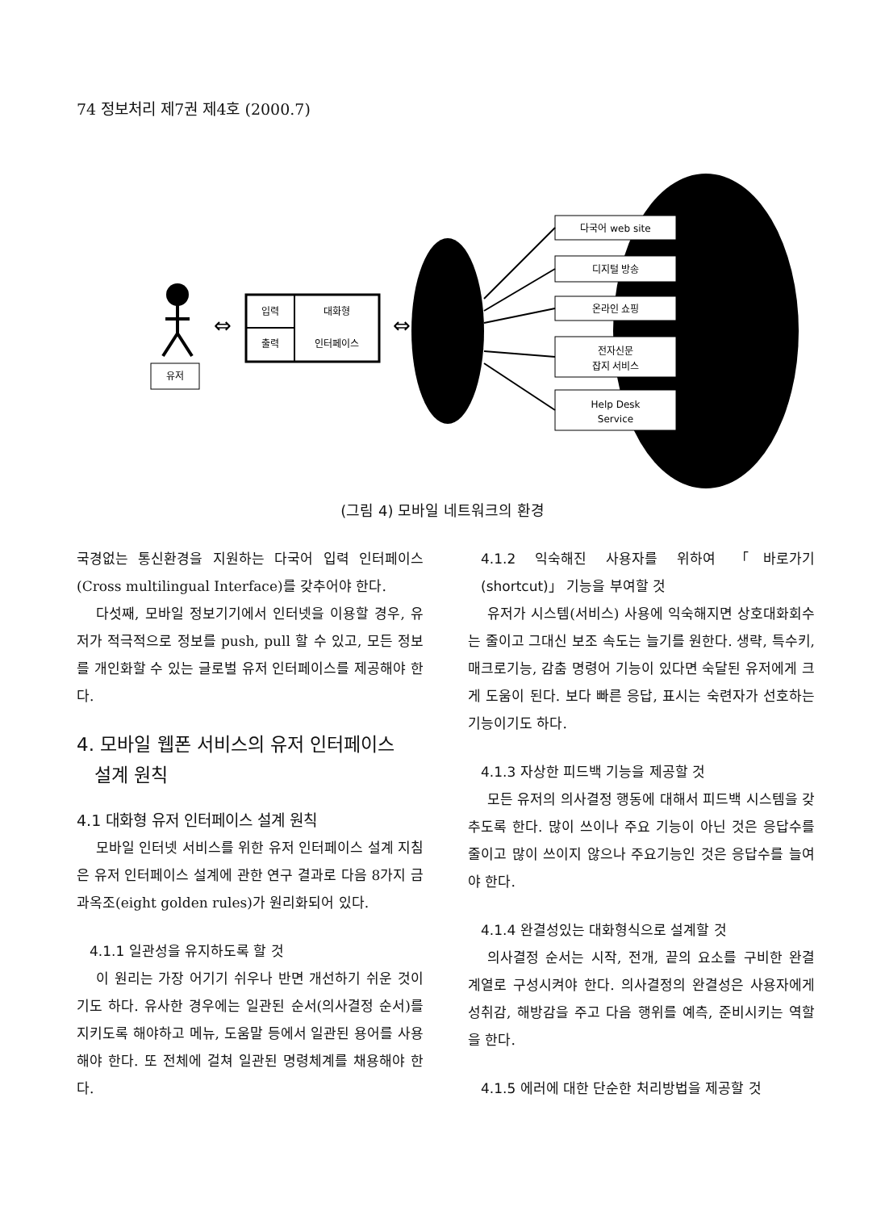74 정보처리 제7권 제4호 (2000.7)
유저
입력
출력
대화형
인터페이스
⇔
⇔
다국어 web site
디지털 방송
온라인 쇼핑
전자신문
잡지 서비스
Help Desk
Service
(그림 4) 모바일 네트워크의 환경
국경없는 통신환경을 지원하는 다국어 입력 인터페이스(Cross multilingual Interface)를 갖추어야 한다.
다섯째, 모바일 정보기기에서 인터넷을 이용할 경우, 유저가 적극적으로 정보를 push, pull 할 수 있고, 모든 정보를 개인화할 수 있는 글로벌 유저 인터페이스를 제공해야 한다.
4. 모바일 웹폰 서비스의 유저 인터페이스
설계 원칙
4.1 대화형 유저 인터페이스 설계 원칙
모바일 인터넷 서비스를 위한 유저 인터페이스 설계 지침은 유저 인터페이스 설계에 관한 연구 결과로 다음 8가지 금과옥조(eight golden rules)가 원리화되어 있다.
4.1.1 일관성을 유지하도록 할 것
이 원리는 가장 어기기 쉬우나 반면 개선하기 쉬운 것이기도 하다. 유사한 경우에는 일관된 순서(의사결정 순서)를 지키도록 해야하고 메뉴, 도움말 등에서 일관된 용어를 사용해야 한다. 또 전체에 걸쳐 일관된 명령체계를 채용해야 한다.
4.1.2 익숙해진 사용자를 위하여 「바로가기 (shortcut)」 기능을 부여할 것
유저가 시스템(서비스) 사용에 익숙해지면 상호대화회수는 줄이고 그대신 보조 속도는 늘기를 원한다. 생략, 특수키, 매크로기능, 감춤 명령어 기능이 있다면 숙달된 유저에게 크게 도움이 된다. 보다 빠른 응답, 표시는 숙련자가 선호하는 기능이기도 하다.
4.1.3 자상한 피드백 기능을 제공할 것
모든 유저의 의사결정 행동에 대해서 피드백 시스템을 갖추도록 한다. 많이 쓰이나 주요 기능이 아닌 것은 응답수를 줄이고 많이 쓰이지 않으나 주요기능인 것은 응답수를 늘여야 한다.
4.1.4 완결성있는 대화형식으로 설계할 것
의사결정 순서는 시작, 전개, 끝의 요소를 구비한 완결 계열로 구성시켜야 한다. 의사결정의 완결성은 사용자에게 성취감, 해방감을 주고 다음 행위를 예측, 준비시키는 역할을 한다.
4.1.5 에러에 대한 단순한 처리방법을 제공할 것